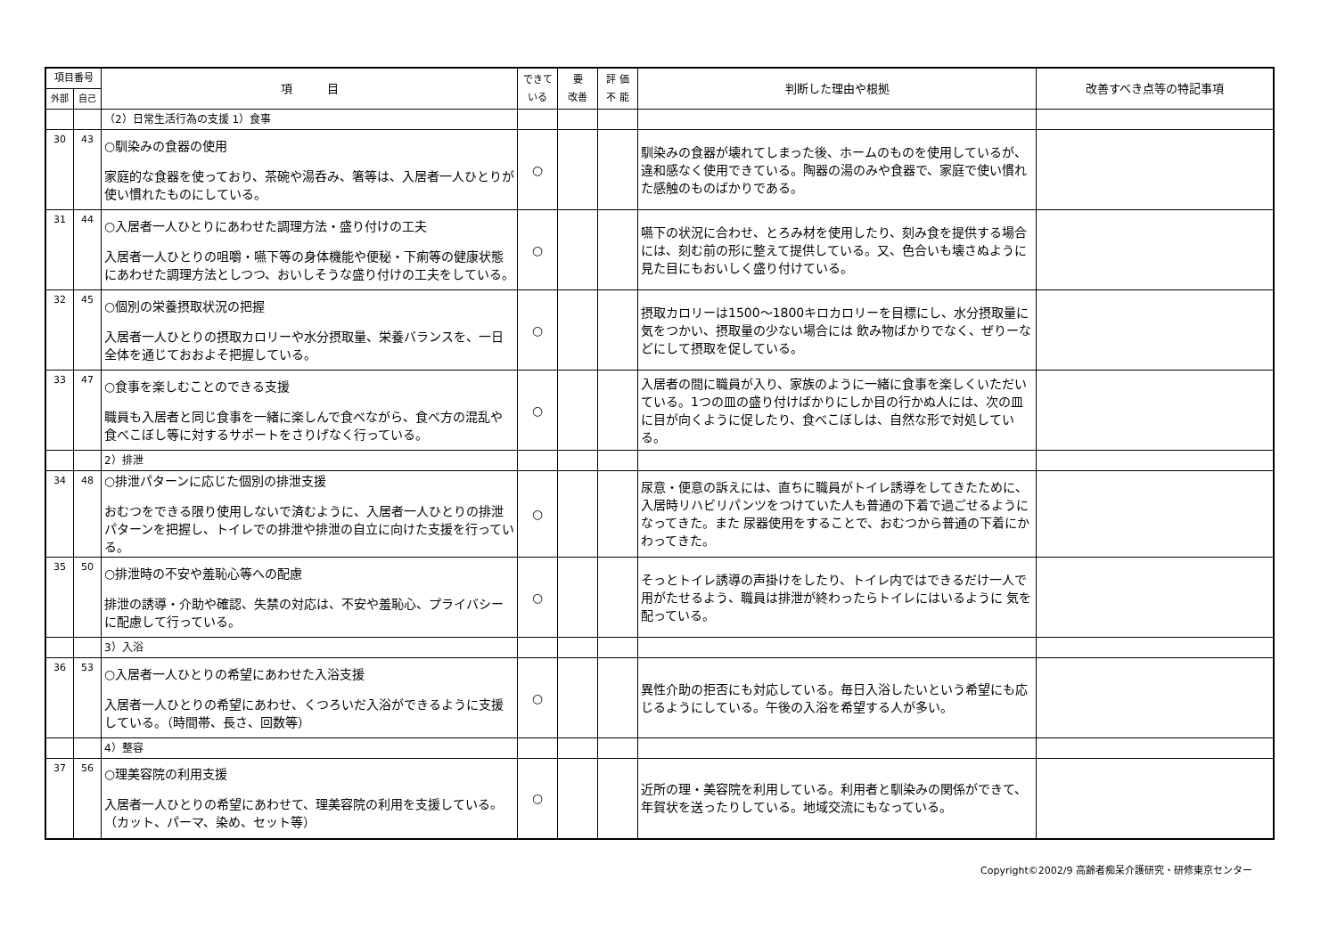| 項目番号 | | 項 目 | できて いる | 要 改善 | 評 価 不 能 | 判断した理由や根拠 | 改善すべき点等の特記事項 |
| --- | --- | --- | --- | --- | --- | --- | --- |
| 外部 | 自己 | | | | | | |
| | | （2）日常生活行為の支援 1）食事 | | | | | |
| 30 | 43 | ○馴染みの食器の使用 家庭的な食器を使っており、茶碗や湯呑み、箸等は、入居者一人ひとりが使い慣れたものにしている。 | ○ | | | 馴染みの食器が壊れてしまった後、ホームのものを使用しているが、違和感なく使用できている。陶器の湯のみや食器で、家庭で使い慣れた感触のものばかりである。 | |
| 31 | 44 | ○入居者一人ひとりにあわせた調理方法・盛り付けの工夫 入居者一人ひとりの咀嚼・嚥下等の身体機能や便秘・下痢等の健康状態にあわせた調理方法としつつ、おいしそうな盛り付けの工夫をしている。 | ○ | | | 嚥下の状況に合わせ、とろみ材を使用したり、刻み食を提供する場合には、刻む前の形に整えて提供している。又、色合いも壊さぬように見た目にもおいしく盛り付けている。 | |
| 32 | 45 | ○個別の栄養摂取状況の把握 入居者一人ひとりの摂取カロリーや水分摂取量、栄養バランスを、一日全体を通じておおよそ把握している。 | ○ | | | 摂取カロリーは1500～1800キロカロリーを目標にし、水分摂取量に気をつかい、摂取量の少ない場合には 飲み物ばかりでなく、ぜりーなどにして摂取を促している。 | |
| 33 | 47 | ○食事を楽しむことのできる支援 職員も入居者と同じ食事を一緒に楽しんで食べながら、食べ方の混乱や食べこぼし等に対するサポートをさりげなく行っている。 | ○ | | | 入居者の間に職員が入り、家族のように一緒に食事を楽しくいただいている。1つの皿の盛り付けばかりにしか目の行かぬ人には、次の皿に目が向くように促したり、食べこぼしは、自然な形で対処している。 | |
| | | 2）排泄 | | | | | |
| 34 | 48 | ○排泄パターンに応じた個別の排泄支援 おむつをできる限り使用しないで済むように、入居者一人ひとりの排泄パターンを把握し、トイレでの排泄や排泄の自立に向けた支援を行っている。 | ○ | | | 尿意・便意の訴えには、直ちに職員がトイレ誘導をしてきたために、入居時リハビリパンツをつけていた人も普通の下着で過ごせるようになってきた。また 尿器使用をすることで、おむつから普通の下着にかわってきた。 | |
| 35 | 50 | ○排泄時の不安や羞恥心等への配慮 排泄の誘導・介助や確認、失禁の対応は、不安や羞恥心、プライバシーに配慮して行っている。 | ○ | | | そっとトイレ誘導の声掛けをしたり、トイレ内ではできるだけ一人で用がたせるよう、職員は排泄が終わったらトイレにはいるように 気を配っている。 | |
| | | 3）入浴 | | | | | |
| 36 | 53 | ○入居者一人ひとりの希望にあわせた入浴支援 入居者一人ひとりの希望にあわせ、くつろいだ入浴ができるように支援している。（時間帯、長さ、回数等） | ○ | | | 異性介助の拒否にも対応している。毎日入浴したいという希望にも応じるようにしている。午後の入浴を希望する人が多い。 | |
| | | 4）整容 | | | | | |
| 37 | 56 | ○理美容院の利用支援 入居者一人ひとりの希望にあわせて、理美容院の利用を支援している。（カット、パーマ、染め、セット等） | ○ | | | 近所の理・美容院を利用している。利用者と馴染みの関係ができて、年賀状を送ったりしている。地域交流にもなっている。 | |
Copyright©2002/9 高齢者痴呆介護研究・研修東京センター